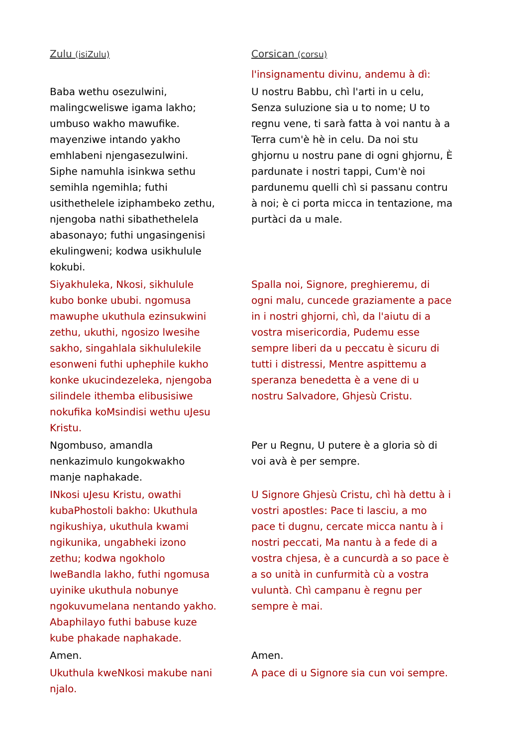| Zulu (isiZulu) | Corsican (corsu) |
| | l'insignamentu divinu, andemu à dì: |
| Baba wethu osezulwini, malingcweliswe igama lakho; umbuso wakho mawufike. mayenziwe intando yakho emhlabeni njengasezulwini. Siphe namuhla isinkwa sethu semihla ngemihla; futhi usithethelele iziphambeko zethu, njengoba nathi sibathethelela abasonayo; futhi ungasingenisi ekulingweni; kodwa usikhulule kokubi. | U nostru Babbu, chì l'arti in u celu, Senza suluzione sia u to nome; U to regnu vene, ti sarà fatta à voi nantu à a Terra cum'è hè in celu. Da noi stu ghjornu u nostru pane di ogni ghjornu, È pardunate i nostri tappi, Cum'è noi pardunemu quelli chì si passanu contru à noi; è ci porta micca in tentazione, ma purtàci da u male. |
| Siyakhuleka, Nkosi, sikhulule kubo bonke ububi. ngomusa mawuphe ukuthula ezinsukwini zethu, ukuthi, ngosizo lwesihe sakho, singahlala sikhululekile esonweni futhi uphephile kukho konke ukucindezeleka, njengoba silindele ithemba elibusisiwe nokufika koMsindisi wethu uJesu Kristu. | Spalla noi, Signore, preghieremu, di ogni malu, cuncede graziamente a pace in i nostri ghjorni, chì, da l'aiutu di a vostra misericordia, Pudemu esse sempre liberi da u peccatu è sicuru di tutti i distressi, Mentre aspittemu a speranza benedetta è a vene di u nostru Salvadore, Ghjesù Cristu. |
| Ngombuso, amandla nenkazimulo kungokwakho manje naphakade. | Per u Regnu, U putere è a gloria sò di voi avà è per sempre. |
| INkosi uJesu Kristu, owathi kubaPhostoli bakho: Ukuthula ngikushiya, ukuthula kwami ngikunika, ungabheki izono zethu; kodwa ngokholo lweBandla lakho, futhi ngomusa uyinike ukuthula nobunye ngokuvumelana nentando yakho. Abaphilayo futhi babuse kuze kube phakade naphakade. | U Signore Ghjesù Cristu, chì hà dettu à i vostri apostles: Pace ti lasciu, a mo pace ti dugnu, cercate micca nantu à i nostri peccati, Ma nantu à a fede di a vostra chjesa, è a cuncurdà a so pace è a so unità in cunfurmità cù a vostra vuluntà. Chì campanu è regnu per sempre è mai. |
| Amen. | Amen. |
| Ukuthula kweNkosi makube nani njalo. | A pace di u Signore sia cun voi sempre. |